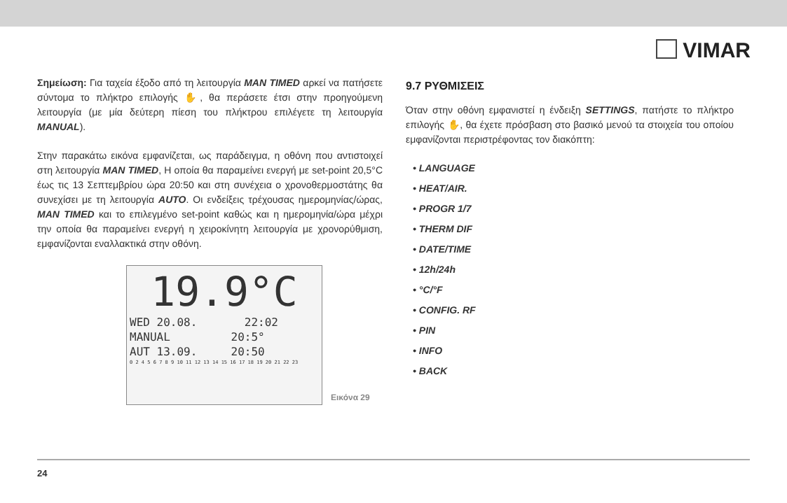VIMAR
Σημείωση: Για ταχεία έξοδο από τη λειτουργία MAN TIMED αρκεί να πατήσετε σύντομα το πλήκτρο επιλογής ✋, θα περάσετε έτσι στην προηγούμενη λειτουργία (με μία δεύτερη πίεση του πλήκτρου επιλέγετε τη λειτουργία MANUAL).
Στην παρακάτω εικόνα εμφανίζεται, ως παράδειγμα, η οθόνη που αντιστοιχεί στη λειτουργία MAN TIMED, Η οποία θα παραμείνει ενεργή με set-point 20,5°C έως τις 13 Σεπτεμβρίου ώρα 20:50 και στη συνέχεια ο χρονοθερμοστάτης θα συνεχίσει με τη λειτουργία AUTO. Οι ενδείξεις τρέχουσας ημερομηνίας/ώρας, MAN TIMED και το επιλεγμένο set-point καθώς και η ημερομηνία/ώρα μέχρι την οποία θα παραμείνει ενεργή η χειροκίνητη λειτουργία με χρονορύθμιση, εμφανίζονται εναλλακτικά στην οθόνη.
19.9°C
WED 20.08. 22:02
MANUAL 20:5°
AUT 13.09. 20:50
0 2 4 5 6 7 8 9 10 11 12 13 14 15 16 17 18 19 20 21 22 23
Εικόνα 29
9.7 ΡΥΘΜΙΣΕΙΣ
Όταν στην οθόνη εμφανιστεί η ένδειξη SETTINGS, πατήστε το πλήκτρο επιλογής ✋, θα έχετε πρόσβαση στο βασικό μενού τα στοιχεία του οποίου εμφανίζονται περιστρέφοντας τον διακόπτη:
• LANGUAGE
• HEAT/AIR.
• PROGR 1/7
• THERM DIF
• DATE/TIME
• 12h/24h
• °C/°F
• CONFIG. RF
• PIN
• INFO
• BACK
24